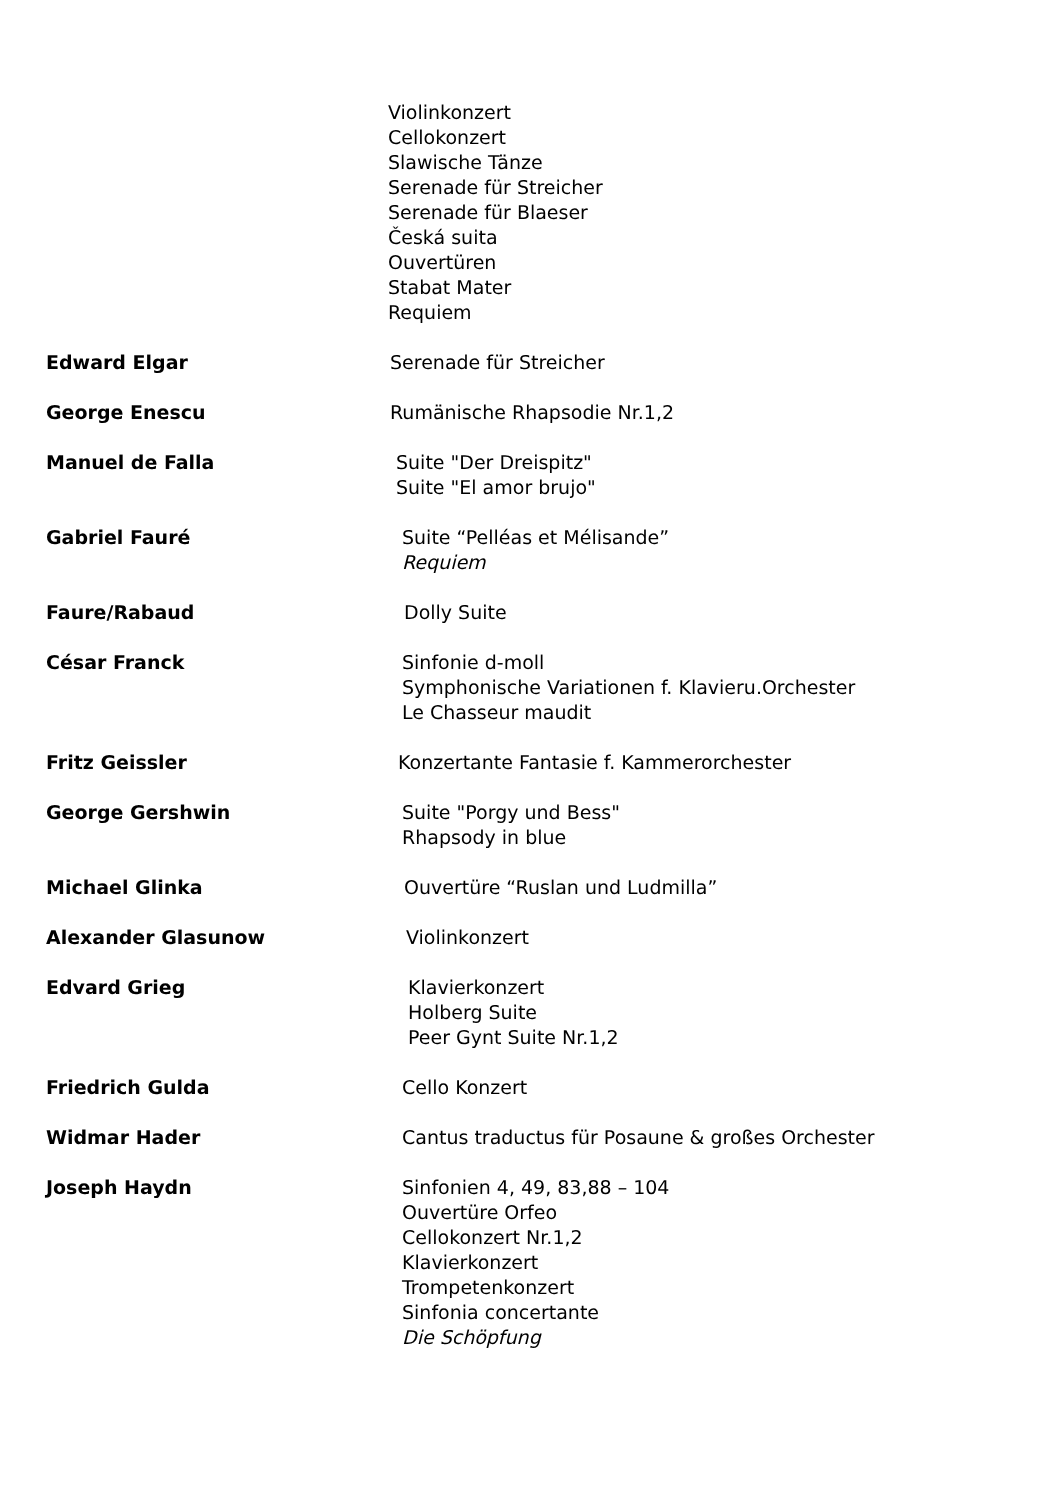Violinkonzert
Cellokonzert
Slawische Tänze
Serenade für Streicher
Serenade für Blaeser
Česká suita
Ouvertüren
Stabat Mater
Requiem
Edward Elgar Serenade für Streicher
George Enescu Rumänische Rhapsodie Nr.1,2
Manuel de Falla Suite "Der Dreispitz"
Suite "El amor brujo"
Gabriel Fauré Suite “Pelléas et Mélisande”
Requiem
Faure/Rabaud Dolly Suite
César Franck Sinfonie d-moll
Symphonische Variationen f. Klavieru.Orchester
Le Chasseur maudit
Fritz Geissler Konzertante Fantasie f. Kammerorchester
George Gershwin Suite "Porgy und Bess"
Rhapsody in blue
Michael Glinka Ouvertüre “Ruslan und Ludmilla”
Alexander Glasunow Violinkonzert
Edvard Grieg Klavierkonzert
Holberg Suite
Peer Gynt Suite Nr.1,2
Friedrich Gulda Cello Konzert
Widmar Hader Cantus traductus für Posaune & großes Orchester
Joseph Haydn Sinfonien 4, 49, 83,88 – 104
Ouvertüre Orfeo
Cellokonzert Nr.1,2
Klavierkonzert
Trompetenkonzert
Sinfonia concertante
Die Schöpfung